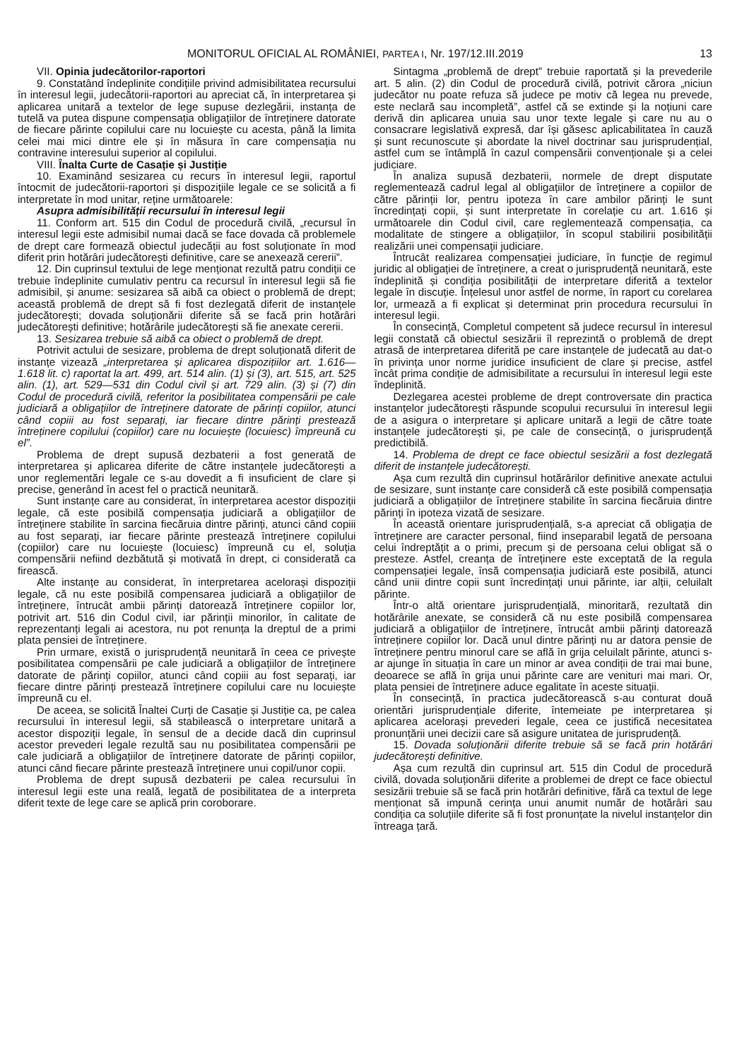MONITORUL OFICIAL AL ROMÂNIEI, PARTEA I, Nr. 197/12.III.2019 13
VII. Opinia judecătorilor-raportori
9. Constatând îndeplinite condițiile privind admisibilitatea recursului în interesul legii, judecătorii-raportori au apreciat că, în interpretarea și aplicarea unitară a textelor de lege supuse dezlegării, instanța de tutelă va putea dispune compensația obligațiilor de întreținere datorate de fiecare părinte copilului care nu locuiește cu acesta, până la limita celei mai mici dintre ele și în măsura în care compensația nu contravine interesului superior al copilului.
VIII. Înalta Curte de Casație și Justiție
10. Examinând sesizarea cu recurs în interesul legii, raportul întocmit de judecătorii-raportori și dispozițiile legale ce se solicită a fi interpretate în mod unitar, reține următoarele:
Asupra admisibilității recursului în interesul legii
11. Conform art. 515 din Codul de procedură civilă, „recursul în interesul legii este admisibil numai dacă se face dovada că problemele de drept care formează obiectul judecății au fost soluționate în mod diferit prin hotărâri judecătorești definitive, care se anexează cererii”.
12. Din cuprinsul textului de lege menționat rezultă patru condiții ce trebuie îndeplinite cumulativ pentru ca recursul în interesul legii să fie admisibil, și anume: sesizarea să aibă ca obiect o problemă de drept; această problemă de drept să fi fost dezlegată diferit de instanțele judecătorești; dovada soluționării diferite să se facă prin hotărâri judecătorești definitive; hotărârile judecătorești să fie anexate cererii.
13. Sesizarea trebuie să aibă ca obiect o problemă de drept.
Potrivit actului de sesizare, problema de drept soluționată diferit de instanțe vizează „interpretarea și aplicarea dispozițiilor art. 1.616—1.618 lit. c) raportat la art. 499, art. 514 alin. (1) și (3), art. 515, art. 525 alin. (1), art. 529—531 din Codul civil și art. 729 alin. (3) și (7) din Codul de procedură civilă, referitor la posibilitatea compensării pe cale judiciară a obligațiilor de întreținere datorate de părinți copiilor, atunci când copiii au fost separați, iar fiecare dintre părinți prestează întreținere copilului (copiilor) care nu locuiește (locuiesc) împreună cu el”.
Problema de drept supusă dezbaterii a fost generată de interpretarea și aplicarea diferite de către instanțele judecătorești a unor reglementări legale ce s-au dovedit a fi insuficient de clare și precise, generând în acest fel o practică neunitară.
Sunt instanțe care au considerat, în interpretarea acestor dispoziții legale, că este posibilă compensația judiciară a obligațiilor de întreținere stabilite în sarcina fiecăruia dintre părinți, atunci când copiii au fost separați, iar fiecare părinte prestează întreținere copilului (copiilor) care nu locuiește (locuiesc) împreună cu el, soluția compensării nefiind dezbătută și motivată în drept, ci considerată ca firească.
Alte instanțe au considerat, în interpretarea acelorași dispoziții legale, că nu este posibilă compensarea judiciară a obligațiilor de întreținere, întrucât ambii părinți datorează întreținere copiilor lor, potrivit art. 516 din Codul civil, iar părinții minorilor, în calitate de reprezentanți legali ai acestora, nu pot renunța la dreptul de a primi plata pensiei de întreținere.
Prin urmare, există o jurisprudență neunitară în ceea ce privește posibilitatea compensării pe cale judiciară a obligațiilor de întreținere datorate de părinți copiilor, atunci când copiii au fost separați, iar fiecare dintre părinți prestează întreținere copilului care nu locuiește împreună cu el.
De aceea, se solicită Înaltei Curți de Casație și Justiție ca, pe calea recursului în interesul legii, să stabilească o interpretare unitară a acestor dispoziții legale, în sensul de a decide dacă din cuprinsul acestor prevederi legale rezultă sau nu posibilitatea compensării pe cale judiciară a obligațiilor de întreținere datorate de părinți copiilor, atunci când fiecare părinte prestează întreținere unui copil/unor copii.
Problema de drept supusă dezbaterii pe calea recursului în interesul legii este una reală, legată de posibilitatea de a interpreta diferit texte de lege care se aplică prin coroborare.
Sintagma „problemă de drept” trebuie raportată și la prevederile art. 5 alin. (2) din Codul de procedură civilă, potrivit cărora „niciun judecător nu poate refuza să judece pe motiv că legea nu prevede, este neclară sau incompletă”, astfel că se extinde și la noțiuni care derivă din aplicarea unuia sau unor texte legale și care nu au o consacrare legislativă expresă, dar își găsesc aplicabilitatea în cauză și sunt recunoscute și abordate la nivel doctrinar sau jurisprudențial, astfel cum se întâmplă în cazul compensării convenționale și a celei judiciare.
În analiza supusă dezbaterii, normele de drept disputate reglementează cadrul legal al obligațiilor de întreținere a copiilor de către părinții lor, pentru ipoteza în care ambilor părinți le sunt încredințați copii, și sunt interpretate în corelație cu art. 1.616 și următoarele din Codul civil, care reglementează compensația, ca modalitate de stingere a obligațiilor, în scopul stabilirii posibilității realizării unei compensații judiciare.
Întrucât realizarea compensației judiciare, în funcție de regimul juridic al obligației de întreținere, a creat o jurisprudență neunitară, este îndeplinită și condiția posibilității de interpretare diferită a textelor legale în discuție. Înțelesul unor astfel de norme, în raport cu corelarea lor, urmează a fi explicat și determinat prin procedura recursului în interesul legii.
În consecință, Completul competent să judece recursul în interesul legii constată că obiectul sesizării îl reprezintă o problemă de drept atrasă de interpretarea diferită pe care instanțele de judecată au dat-o în privința unor norme juridice insuficient de clare și precise, astfel încât prima condiție de admisibilitate a recursului în interesul legii este îndeplinită.
Dezlegarea acestei probleme de drept controversate din practica instanțelor judecătorești răspunde scopului recursului în interesul legii de a asigura o interpretare și aplicare unitară a legii de către toate instanțele judecătorești și, pe cale de consecință, o jurisprudență predictibilă.
14. Problema de drept ce face obiectul sesizării a fost dezlegată diferit de instanțele judecătorești.
Așa cum rezultă din cuprinsul hotărârilor definitive anexate actului de sesizare, sunt instanțe care consideră că este posibilă compensația judiciară a obligațiilor de întreținere stabilite în sarcina fiecăruia dintre părinți în ipoteza vizată de sesizare.
În această orientare jurisprudențială, s-a apreciat că obligația de întreținere are caracter personal, fiind inseparabil legată de persoana celui îndreptățit a o primi, precum și de persoana celui obligat să o presteze. Astfel, creanța de întreținere este exceptată de la regula compensației legale, însă compensația judiciară este posibilă, atunci când unii dintre copii sunt încredințați unui părinte, iar alții, celuilalt părinte.
Într-o altă orientare jurisprudențială, minoritară, rezultată din hotărârile anexate, se consideră că nu este posibilă compensarea judiciară a obligațiilor de întreținere, întrucât ambii părinți datorează întreținere copiilor lor. Dacă unul dintre părinți nu ar datora pensie de întreținere pentru minorul care se află în grija celuilalt părinte, atunci s-ar ajunge în situația în care un minor ar avea condiții de trai mai bune, deoarece se află în grija unui părinte care are venituri mai mari. Or, plata pensiei de întreținere aduce egalitate în aceste situații.
În consecință, în practica judecătorească s-au conturat două orientări jurisprudențiale diferite, întemeiate pe interpretarea și aplicarea acelorași prevederi legale, ceea ce justifică necesitatea pronunțării unei decizii care să asigure unitatea de jurisprudență.
15. Dovada soluționării diferite trebuie să se facă prin hotărâri judecătorești definitive.
Așa cum rezultă din cuprinsul art. 515 din Codul de procedură civilă, dovada soluționării diferite a problemei de drept ce face obiectul sesizării trebuie să se facă prin hotărâri definitive, fără ca textul de lege menționat să impună cerința unui anumit număr de hotărâri sau condiția ca soluțiile diferite să fi fost pronunțate la nivelul instanțelor din întreaga țară.